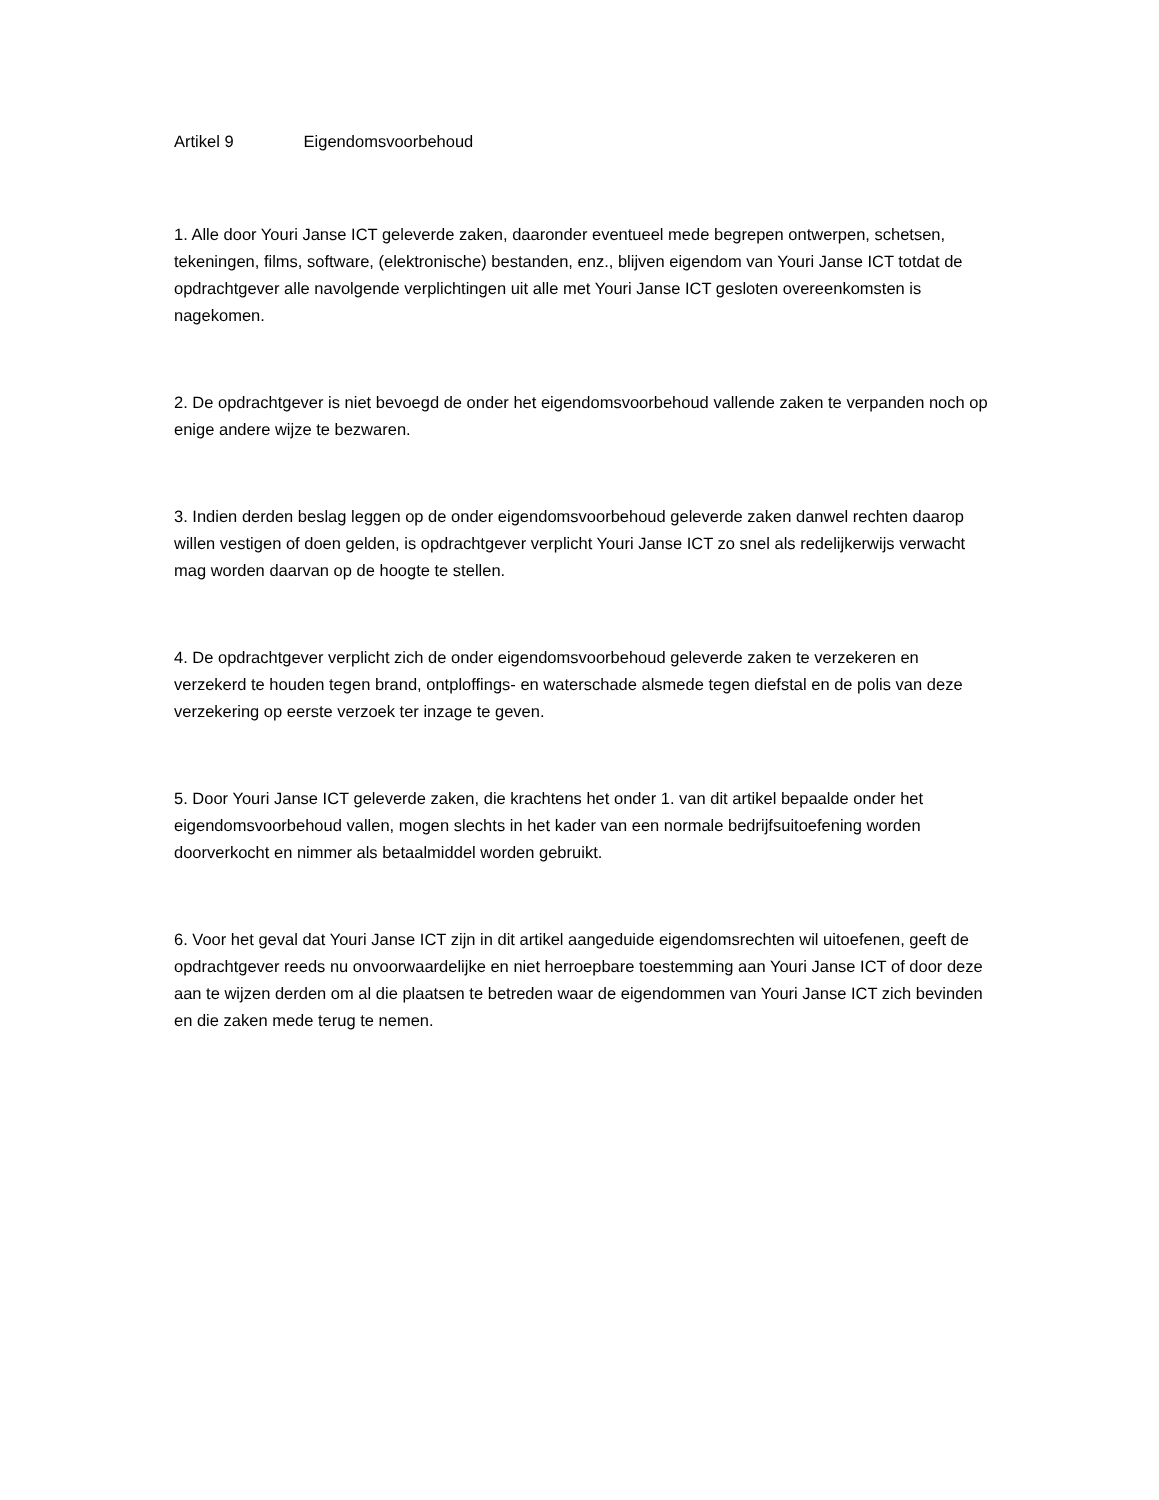Artikel 9 Eigendomsvoorbehoud
1. Alle door Youri Janse ICT geleverde zaken, daaronder eventueel mede begrepen ontwerpen, schetsen, tekeningen, films, software, (elektronische) bestanden, enz., blijven eigendom van Youri Janse ICT totdat de opdrachtgever alle navolgende verplichtingen uit alle met Youri Janse ICT gesloten overeenkomsten is nagekomen.
2. De opdrachtgever is niet bevoegd de onder het eigendomsvoorbehoud vallende zaken te verpanden noch op enige andere wijze te bezwaren.
3. Indien derden beslag leggen op de onder eigendomsvoorbehoud geleverde zaken danwel rechten daarop willen vestigen of doen gelden, is opdrachtgever verplicht Youri Janse ICT zo snel als redelijkerwijs verwacht mag worden daarvan op de hoogte te stellen.
4. De opdrachtgever verplicht zich de onder eigendomsvoorbehoud geleverde zaken te verzekeren en verzekerd te houden tegen brand, ontploffings- en waterschade alsmede tegen diefstal en de polis van deze verzekering op eerste verzoek ter inzage te geven.
5. Door Youri Janse ICT geleverde zaken, die krachtens het onder 1. van dit artikel bepaalde onder het eigendomsvoorbehoud vallen, mogen slechts in het kader van een normale bedrijfsuitoefening worden doorverkocht en nimmer als betaalmiddel worden gebruikt.
6. Voor het geval dat Youri Janse ICT zijn in dit artikel aangeduide eigendomsrechten wil uitoefenen, geeft de opdrachtgever reeds nu onvoorwaardelijke en niet herroepbare toestemming aan Youri Janse ICT of door deze aan te wijzen derden om al die plaatsen te betreden waar de eigendommen van Youri Janse ICT zich bevinden en die zaken mede terug te nemen.